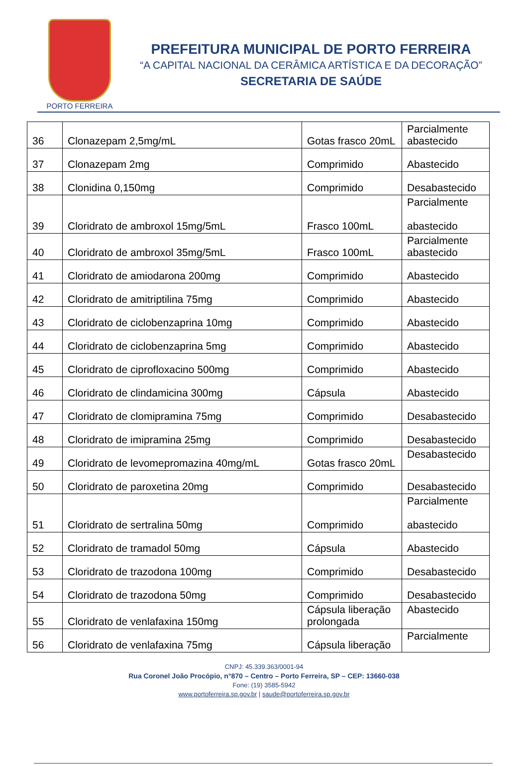PORTO FERREIRA
PREFEITURA MUNICIPAL DE PORTO FERREIRA
“A CAPITAL NACIONAL DA CERÂMICA ARTÍSTICA E DA DECORAÇÃO”
SECRETARIA DE SAÚDE
| 36 | Clonazepam 2,5mg/mL | Gotas frasco 20mL | Parcialmente abastecido |
| 37 | Clonazepam 2mg | Comprimido | Abastecido |
| 38 | Clonidina 0,150mg | Comprimido | Desabastecido |
| 39 | Cloridrato de ambroxol 15mg/5mL | Frasco 100mL | Parcialmente abastecido |
| 40 | Cloridrato de ambroxol 35mg/5mL | Frasco 100mL | Parcialmente abastecido |
| 41 | Cloridrato de amiodarona 200mg | Comprimido | Abastecido |
| 42 | Cloridrato de amitriptilina 75mg | Comprimido | Abastecido |
| 43 | Cloridrato de ciclobenzaprina 10mg | Comprimido | Abastecido |
| 44 | Cloridrato de ciclobenzaprina 5mg | Comprimido | Abastecido |
| 45 | Cloridrato de ciprofloxacino 500mg | Comprimido | Abastecido |
| 46 | Cloridrato de clindamicina 300mg | Cápsula | Abastecido |
| 47 | Cloridrato de clomipramina 75mg | Comprimido | Desabastecido |
| 48 | Cloridrato de imipramina 25mg | Comprimido | Desabastecido |
| 49 | Cloridrato de levomepromazina 40mg/mL | Gotas frasco 20mL | Desabastecido |
| 50 | Cloridrato de paroxetina 20mg | Comprimido | Desabastecido |
| 51 | Cloridrato de sertralina 50mg | Comprimido | Parcialmente abastecido |
| 52 | Cloridrato de tramadol 50mg | Cápsula | Abastecido |
| 53 | Cloridrato de trazodona 100mg | Comprimido | Desabastecido |
| 54 | Cloridrato de trazodona 50mg | Comprimido | Desabastecido |
| 55 | Cloridrato de venlafaxina 150mg | Cápsula liberação prolongada | Abastecido |
| 56 | Cloridrato de venlafaxina 75mg | Cápsula liberação | Parcialmente |
CNPJ: 45.339.363/0001-94
Rua Coronel João Procópio, n°870 – Centro – Porto Ferreira, SP – CEP: 13660-038
Fone: (19) 3585-5942
www.portoferreira.sp.gov.br | saude@portoferreira.sp.gov.br